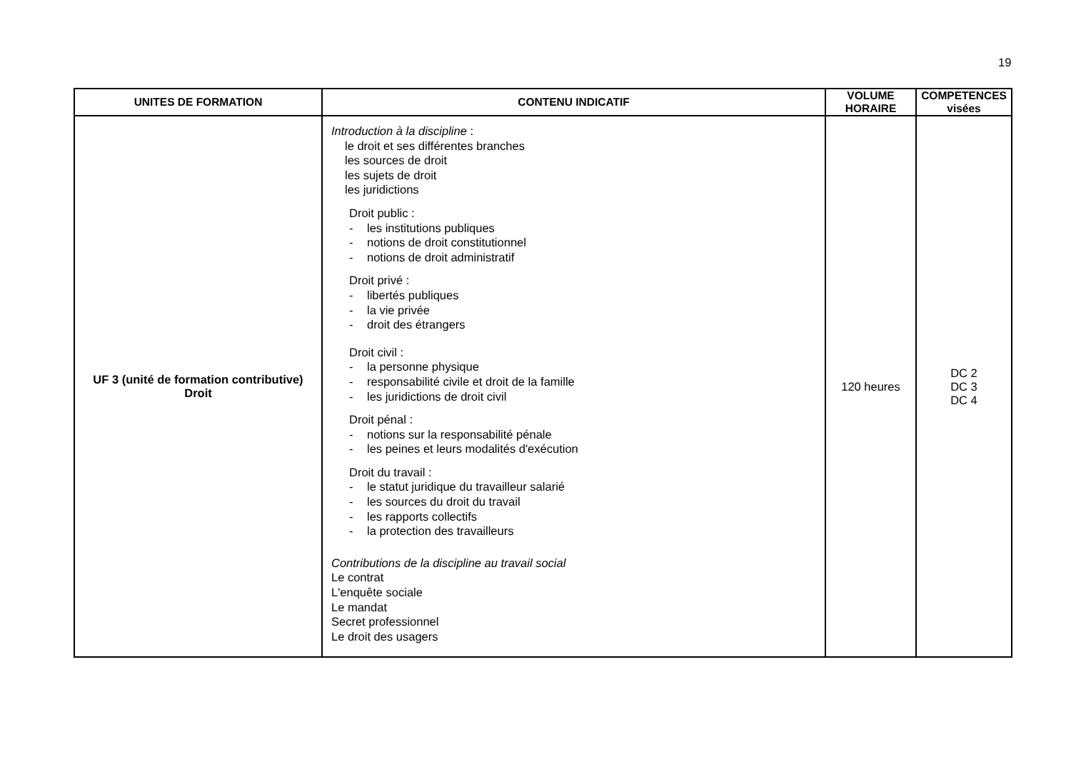19
| UNITES DE FORMATION | CONTENU INDICATIF | VOLUME HORAIRE | COMPETENCES visées |
| --- | --- | --- | --- |
| UF 3 (unité de formation contributive) Droit | Introduction à la discipline : le droit et ses différentes branches les sources de droit les sujets de droit les juridictions Droit public : - les institutions publiques - notions de droit constitutionnel - notions de droit administratif Droit privé : - libertés publiques - la vie privée - droit des étrangers Droit civil : - la personne physique - responsabilité civile et droit de la famille - les juridictions de droit civil Droit pénal : - notions sur la responsabilité pénale - les peines et leurs modalités d'exécution Droit du travail : - le statut juridique du travailleur salarié - les sources du droit du travail - les rapports collectifs - la protection des travailleurs Contributions de la discipline au travail social Le contrat L'enquête sociale Le mandat Secret professionnel Le droit des usagers | 120 heures | DC 2 DC 3 DC 4 |